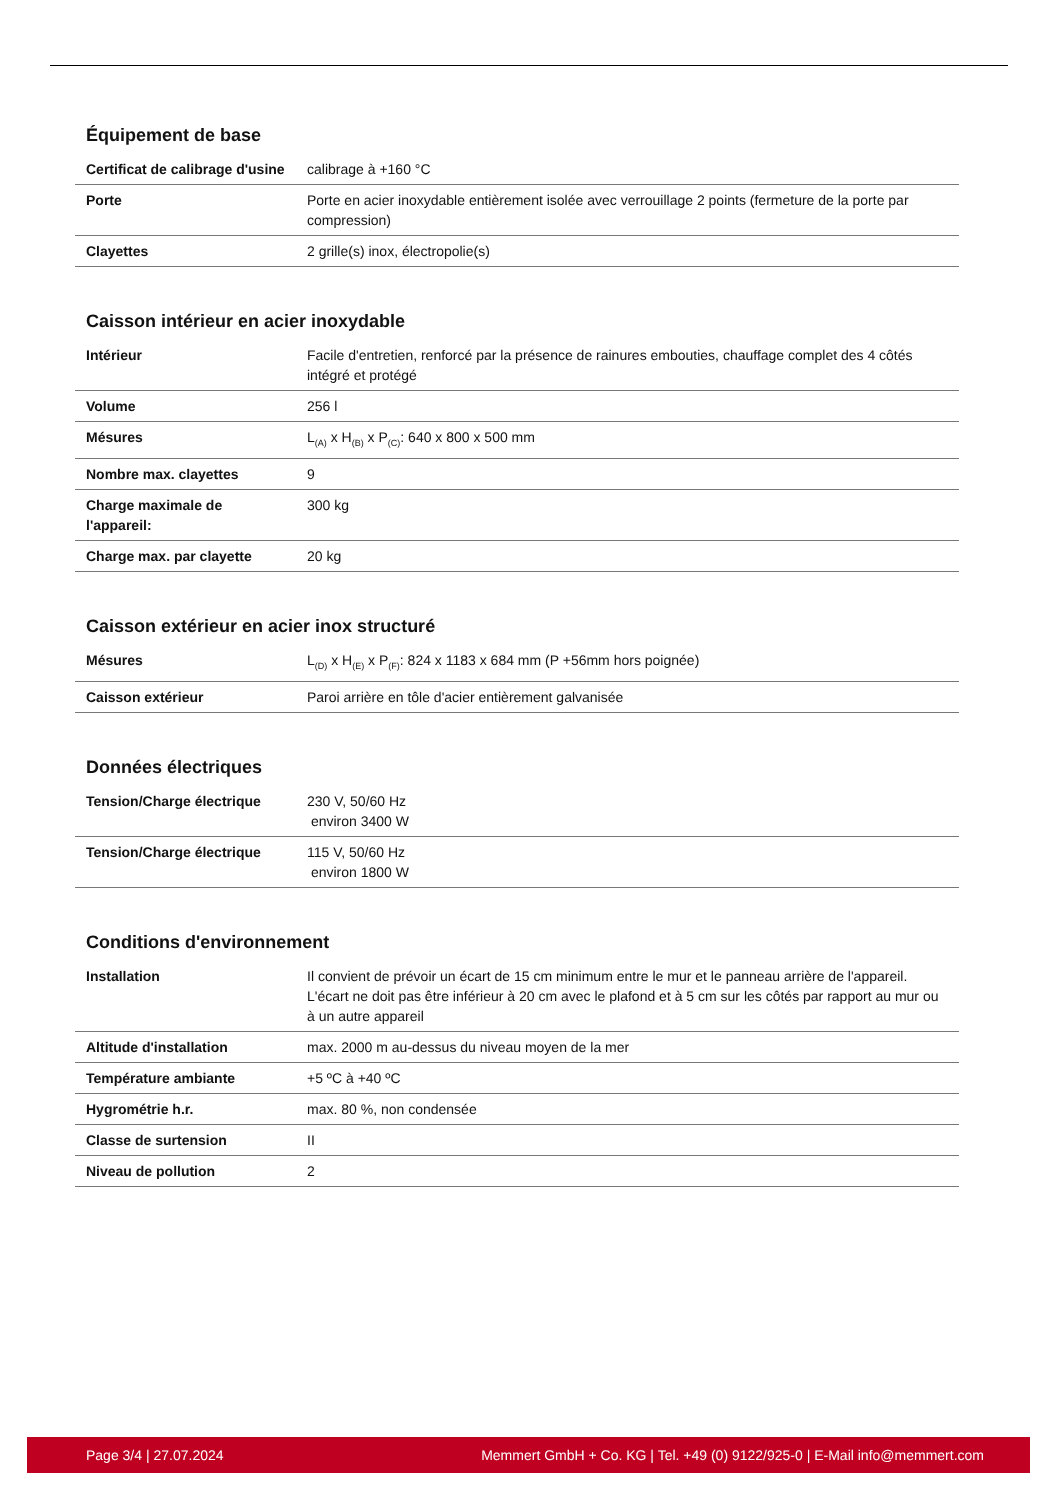Équipement de base
| Certificat de calibrage d'usine | calibrage à +160 °C |
| Porte | Porte en acier inoxydable entièrement isolée avec verrouillage 2 points (fermeture de la porte par compression) |
| Clayettes | 2 grille(s) inox, électropolie(s) |
Caisson intérieur en acier inoxydable
| Intérieur | Facile d'entretien, renforcé par la présence de rainures embouties, chauffage complet des 4 côtés intégré et protégé |
| Volume | 256 l |
| Mésures | L<sub>(A)</sub> x H<sub>(B)</sub> x P<sub>(C)</sub>: 640 x 800 x 500 mm |
| Nombre max. clayettes | 9 |
| Charge maximale de l'appareil: | 300 kg |
| Charge max. par clayette | 20 kg |
Caisson extérieur en acier inox structuré
| Mésures | L<sub>(D)</sub> x H<sub>(E)</sub> x P<sub>(F)</sub>: 824 x 1183 x 684 mm (P +56mm hors poignée) |
| Caisson extérieur | Paroi arrière en tôle d'acier entièrement galvanisée |
Données électriques
| Tension/Charge électrique | 230 V, 50/60 Hz environ 3400 W |
| Tension/Charge électrique | 115 V, 50/60 Hz environ 1800 W |
Conditions d'environnement
| Installation | Il convient de prévoir un écart de 15 cm minimum entre le mur et le panneau arrière de l'appareil. L'écart ne doit pas être inférieur à 20 cm avec le plafond et à 5 cm sur les côtés par rapport au mur ou à un autre appareil |
| Altitude d'installation | max. 2000 m au-dessus du niveau moyen de la mer |
| Température ambiante | +5 ºC à +40 ºC |
| Hygrométrie h.r. | max. 80 %, non condensée |
| Classe de surtension | II |
| Niveau de pollution | 2 |
Page 3/4 | 27.07.2024 Memmert GmbH + Co. KG | Tel. +49 (0) 9122/925-0 | E-Mail info@memmert.com